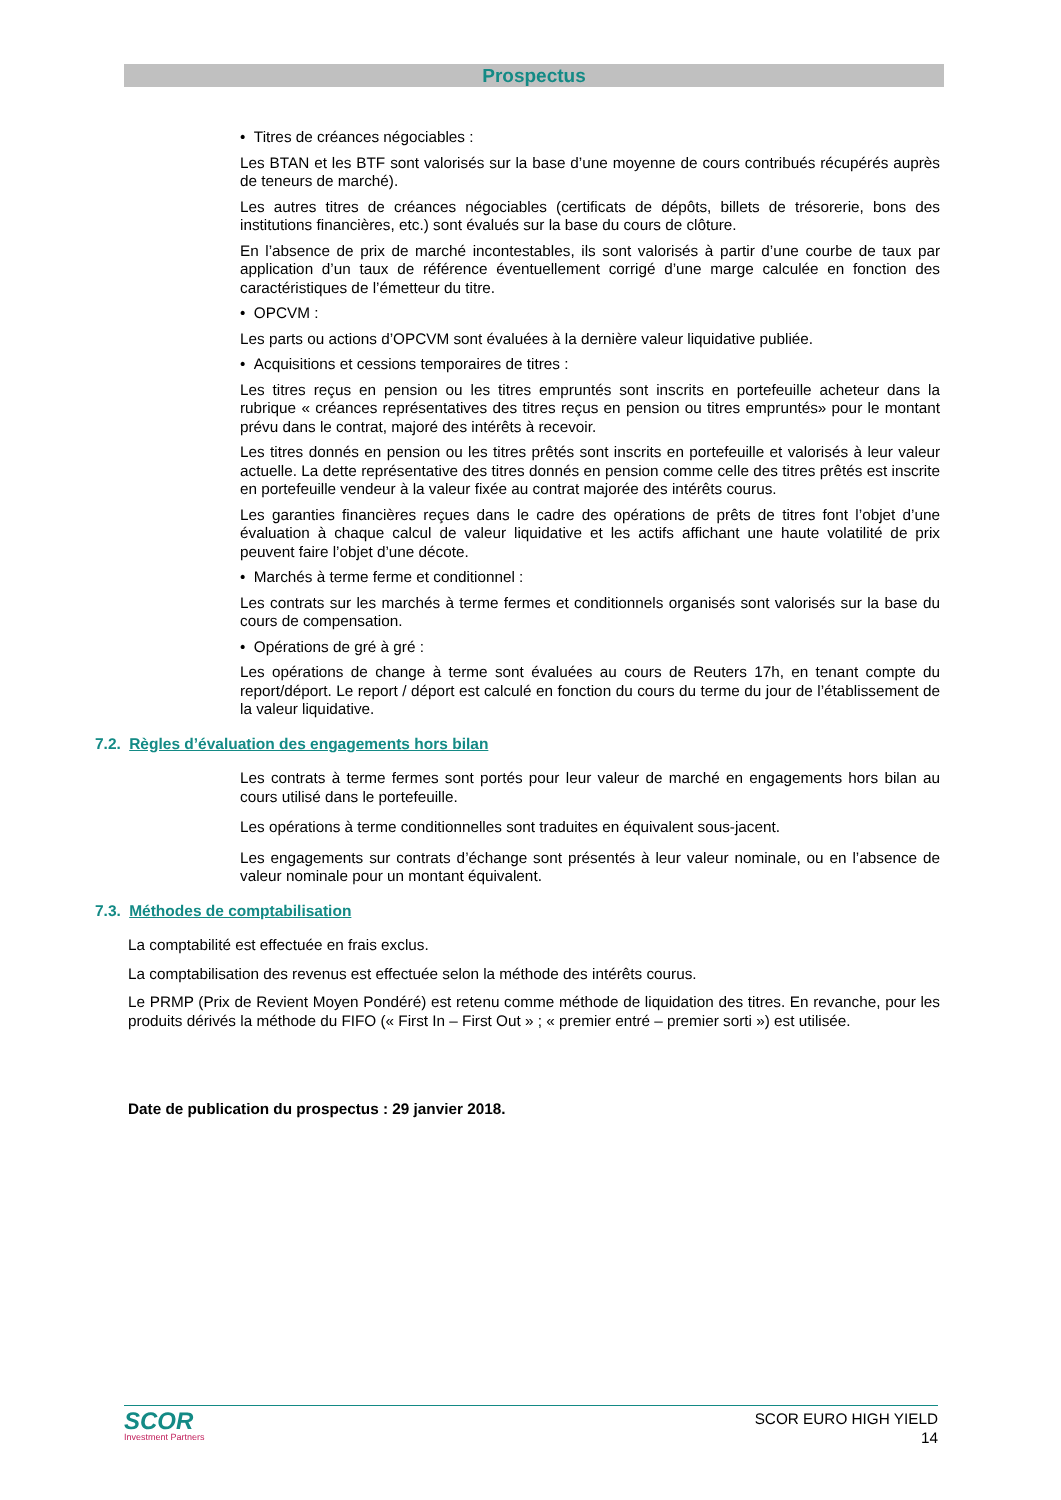Prospectus
• Titres de créances négociables :
Les BTAN et les BTF sont valorisés sur la base d’une moyenne de cours contribués récupérés auprès de teneurs de marché).
Les autres titres de créances négociables (certificats de dépôts, billets de trésorerie, bons des institutions financières, etc.) sont évalués sur la base du cours de clôture.
En l’absence de prix de marché incontestables, ils sont valorisés à partir d’une courbe de taux par application d’un taux de référence éventuellement corrigé d’une marge calculée en fonction des caractéristiques de l’émetteur du titre.
• OPCVM :
Les parts ou actions d’OPCVM sont évaluées à la dernière valeur liquidative publiée.
• Acquisitions et cessions temporaires de titres :
Les titres reçus en pension ou les titres empruntés sont inscrits en portefeuille acheteur dans la rubrique « créances représentatives des titres reçus en pension ou titres empruntés» pour le montant prévu dans le contrat, majoré des intérêts à recevoir.
Les titres donnés en pension ou les titres prêtés sont inscrits en portefeuille et valorisés à leur valeur actuelle. La dette représentative des titres donnés en pension comme celle des titres prêtés est inscrite en portefeuille vendeur à la valeur fixée au contrat majorée des intérêts courus.
Les garanties financières reçues dans le cadre des opérations de prêts de titres font l’objet d’une évaluation à chaque calcul de valeur liquidative et les actifs affichant une haute volatilité de prix peuvent faire l’objet d’une décote.
• Marchés à terme ferme et conditionnel :
Les contrats sur les marchés à terme fermes et conditionnels organisés sont valorisés sur la base du cours de compensation.
• Opérations de gré à gré :
Les opérations de change à terme sont évaluées au cours de Reuters 17h, en tenant compte du report/déport. Le report / déport est calculé en fonction du cours du terme du jour de l’établissement de la valeur liquidative.
7.2. Règles d’évaluation des engagements hors bilan
Les contrats à terme fermes sont portés pour leur valeur de marché en engagements hors bilan au cours utilisé dans le portefeuille.
Les opérations à terme conditionnelles sont traduites en équivalent sous-jacent.
Les engagements sur contrats d’échange sont présentés à leur valeur nominale, ou en l’absence de valeur nominale pour un montant équivalent.
7.3. Méthodes de comptabilisation
La comptabilité est effectuée en frais exclus.
La comptabilisation des revenus est effectuée selon la méthode des intérêts courus.
Le PRMP (Prix de Revient Moyen Pondéré) est retenu comme méthode de liquidation des titres. En revanche, pour les produits dérivés la méthode du FIFO (« First In – First Out » ; « premier entré – premier sorti ») est utilisée.
Date de publication du prospectus : 29 janvier 2018.
SCOR
Investment Partners
SCOR EURO HIGH YIELD
14